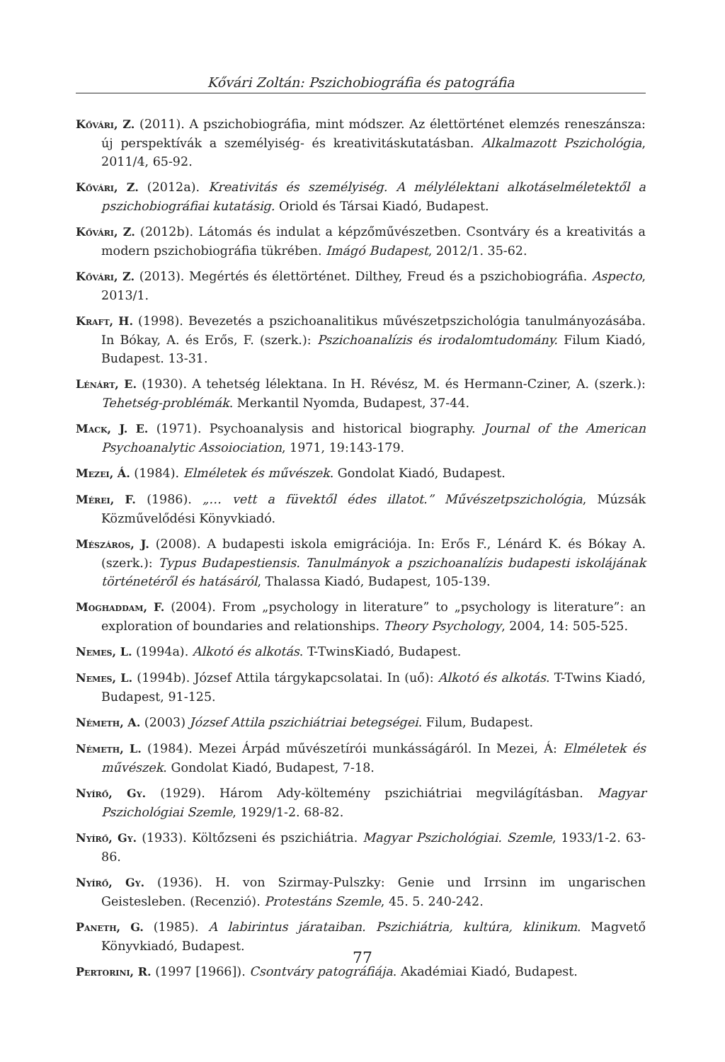Kővári Zoltán: Pszichobiográfia és patográfia
Kővári, Z. (2011). A pszichobiográfia, mint módszer. Az élettörténet elemzés reneszánsza: új perspektívák a személyiség- és kreativitáskutatásban. Alkalmazott Pszichológia, 2011/4, 65-92.
Kővári, Z. (2012a). Kreativitás és személyiség. A mélylélektani alkotáselméletektől a pszichobiográfiai kutatásig. Oriold és Társai Kiadó, Budapest.
Kővári, Z. (2012b). Látomás és indulat a képzőművészetben. Csontváry és a kreativitás a modern pszichobiográfia tükrében. Imágó Budapest, 2012/1. 35-62.
Kővári, Z. (2013). Megértés és élettörténet. Dilthey, Freud és a pszichobiográfia. Aspecto, 2013/1.
Kraft, H. (1998). Bevezetés a pszichoanalitikus művészetpszichológia tanulmányozásába. In Bókay, A. és Erős, F. (szerk.): Pszichoanalízis és irodalomtudomány. Filum Kiadó, Budapest. 13-31.
Lénárt, E. (1930). A tehetség lélektana. In H. Révész, M. és Hermann-Cziner, A. (szerk.): Tehetség-problémák. Merkantil Nyomda, Budapest, 37-44.
Mack, J. E. (1971). Psychoanalysis and historical biography. Journal of the American Psychoanalytic Assoiociation, 1971, 19:143-179.
Mezei, Á. (1984). Elméletek és művészek. Gondolat Kiadó, Budapest.
Mérei, F. (1986). „… vett a füvektől édes illatot.” Művészetpszichológia, Múzsák Közművelődési Könyvkiadó.
Mészáros, J. (2008). A budapesti iskola emigrációja. In: Erős F., Lénárd K. és Bókay A. (szerk.): Typus Budapestiensis. Tanulmányok a pszichoanalízis budapesti iskolájának történetéről és hatásáról, Thalassa Kiadó, Budapest, 105-139.
Moghaddam, F. (2004). From „psychology in literature” to „psychology is literature”: an exploration of boundaries and relationships. Theory Psychology, 2004, 14: 505-525.
Nemes, L. (1994a). Alkotó és alkotás. T-TwinsKiadó, Budapest.
Nemes, L. (1994b). József Attila tárgykapcsolatai. In (uő): Alkotó és alkotás. T-Twins Kiadó, Budapest, 91-125.
Németh, A. (2003) József Attila pszichiátriai betegségei. Filum, Budapest.
Németh, L. (1984). Mezei Árpád művészetírói munkásságáról. In Mezei, Á: Elméletek és művészek. Gondolat Kiadó, Budapest, 7-18.
Nyírő, Gy. (1929). Három Ady-költemény pszichiátriai megvilágításban. Magyar Pszichológiai Szemle, 1929/1-2. 68-82.
Nyírő, Gy. (1933). Költőzseni és pszichiátria. Magyar Pszichológiai. Szemle, 1933/1-2. 63-86.
Nyírő, Gy. (1936). H. von Szirmay-Pulszky: Genie und Irrsinn im ungarischen Geistesleben. (Recenzió). Protestáns Szemle, 45. 5. 240-242.
Paneth, G. (1985). A labirintus járataiban. Pszichiátria, kultúra, klinikum. Magvető Könyvkiadó, Budapest.
Pertorini, R. (1997 [1966]). Csontváry patográfiája. Akadémiai Kiadó, Budapest.
77